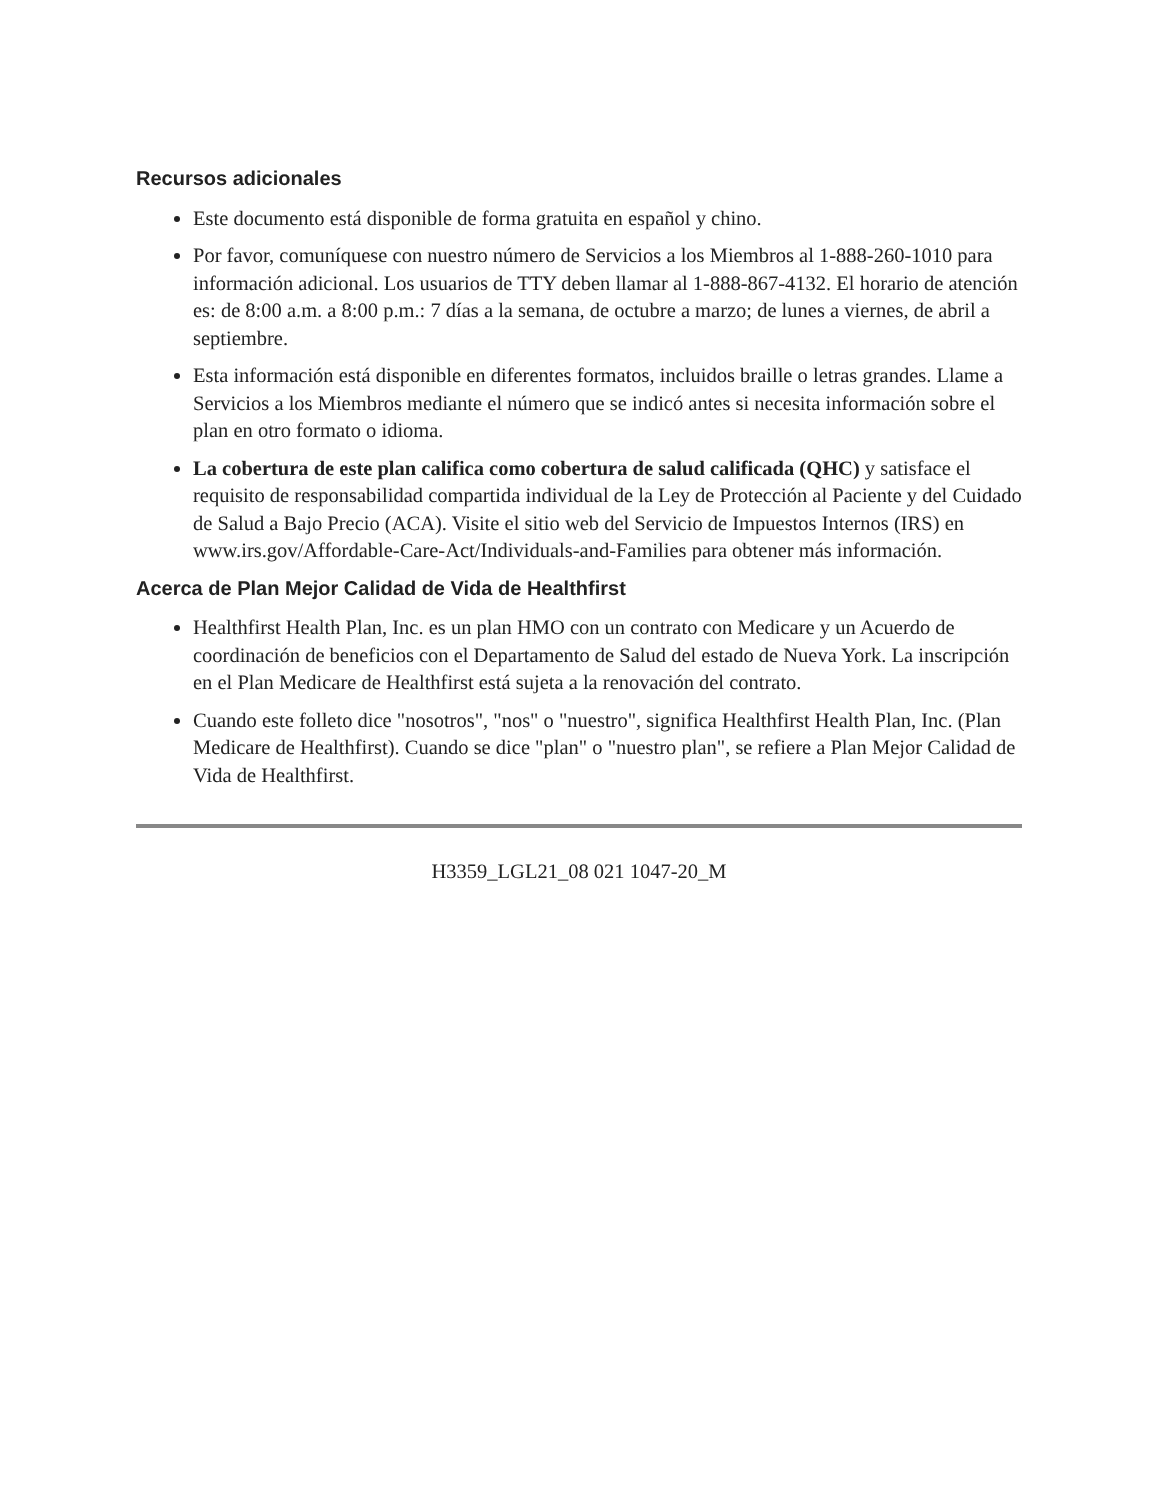Recursos adicionales
Este documento está disponible de forma gratuita en español y chino.
Por favor, comuníquese con nuestro número de Servicios a los Miembros al 1-888-260-1010 para información adicional. Los usuarios de TTY deben llamar al 1-888-867-4132. El horario de atención es: de 8:00 a.m. a 8:00 p.m.: 7 días a la semana, de octubre a marzo; de lunes a viernes, de abril a septiembre.
Esta información está disponible en diferentes formatos, incluidos braille o letras grandes. Llame a Servicios a los Miembros mediante el número que se indicó antes si necesita información sobre el plan en otro formato o idioma.
La cobertura de este plan califica como cobertura de salud calificada (QHC) y satisface el requisito de responsabilidad compartida individual de la Ley de Protección al Paciente y del Cuidado de Salud a Bajo Precio (ACA). Visite el sitio web del Servicio de Impuestos Internos (IRS) en www.irs.gov/Affordable-Care-Act/Individuals-and-Families para obtener más información.
Acerca de Plan Mejor Calidad de Vida de Healthfirst
Healthfirst Health Plan, Inc. es un plan HMO con un contrato con Medicare y un Acuerdo de coordinación de beneficios con el Departamento de Salud del estado de Nueva York. La inscripción en el Plan Medicare de Healthfirst está sujeta a la renovación del contrato.
Cuando este folleto dice "nosotros", "nos" o "nuestro", significa Healthfirst Health Plan, Inc. (Plan Medicare de Healthfirst). Cuando se dice "plan" o "nuestro plan", se refiere a Plan Mejor Calidad de Vida de Healthfirst.
H3359_LGL21_08 021 1047-20_M